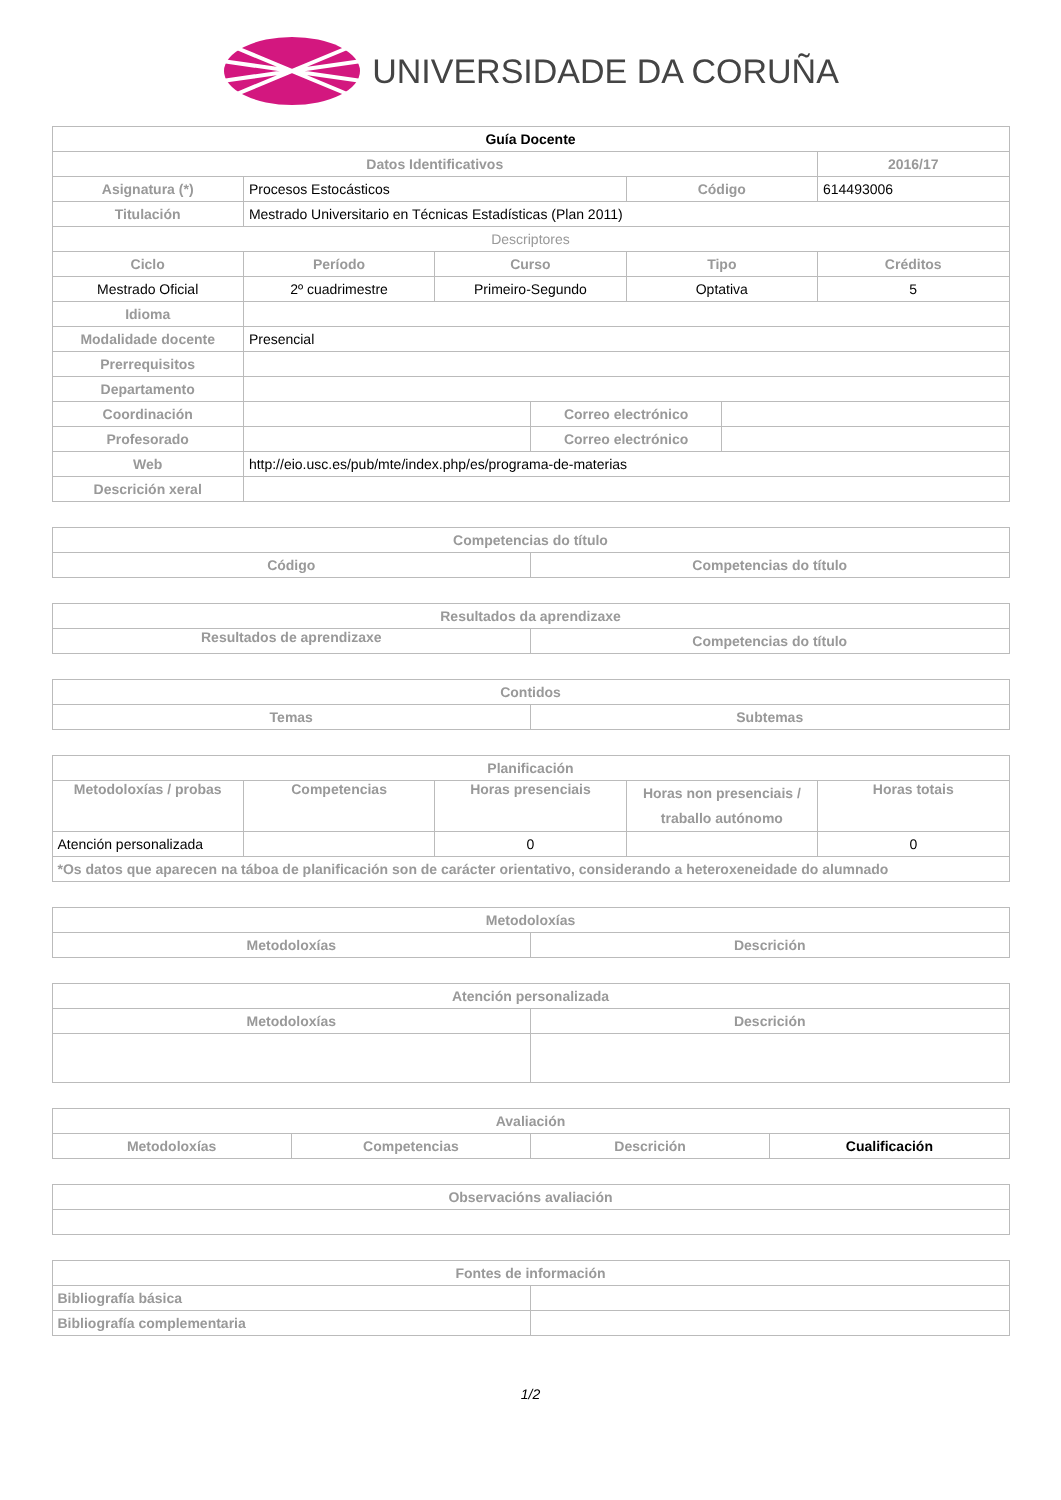UNIVERSIDADE DA CORUÑA
| Guía Docente | | | | | | |
| --- | --- | --- | --- | --- | --- | --- |
| Datos Identificativos | | | | | | 2016/17 |
| Asignatura (*) | Procesos Estocásticos | | | Código | | 614493006 |
| Titulación | Mestrado Universitario en Técnicas Estadísticas (Plan 2011) | | | | | |
| Descriptores | | | | | | |
| Ciclo | Período | Curso | | Tipo | | Créditos |
| Mestrado Oficial | 2º cuadrimestre | Primeiro-Segundo | | Optativa | | 5 |
| Idioma | | | | | | |
| Modalidade docente | Presencial | | | | | |
| Prerrequisitos | | | | | | |
| Departamento | | | | | | |
| Coordinación | | | Correo electrónico | | | |
| Profesorado | | | Correo electrónico | | | |
| Web | http://eio.usc.es/pub/mte/index.php/es/programa-de-materias | | | | | |
| Descrición xeral | | | | | | |
| Competencias do título | |
| --- | --- |
| Código | Competencias do título |
| Resultados da aprendizaxe | |
| --- | --- |
| Resultados de aprendizaxe | Competencias do título |
| Contidos | |
| --- | --- |
| Temas | Subtemas |
| Planificación | | | | |
| --- | --- | --- | --- | --- |
| Metodoloxías / probas | Competencias | Horas presenciais | Horas non presenciais / traballo autónomo | Horas totais |
| Atención personalizada | | 0 | | 0 |
| *Os datos que aparecen na táboa de planificación son de carácter orientativo, considerando a heteroxeneidade do alumnado | | | | |
| Metodoloxías | |
| --- | --- |
| Metodoloxías | Descrición |
| Atención personalizada | |
| --- | --- |
| Metodoloxías | Descrición |
| Avaliación | | | |
| --- | --- | --- | --- |
| Metodoloxías | Competencias | Descrición | Cualificación |
| Observacións avaliación |
| --- |
| Fontes de información | |
| --- | --- |
| Bibliografía básica | |
| Bibliografía complementaria | |
1/2